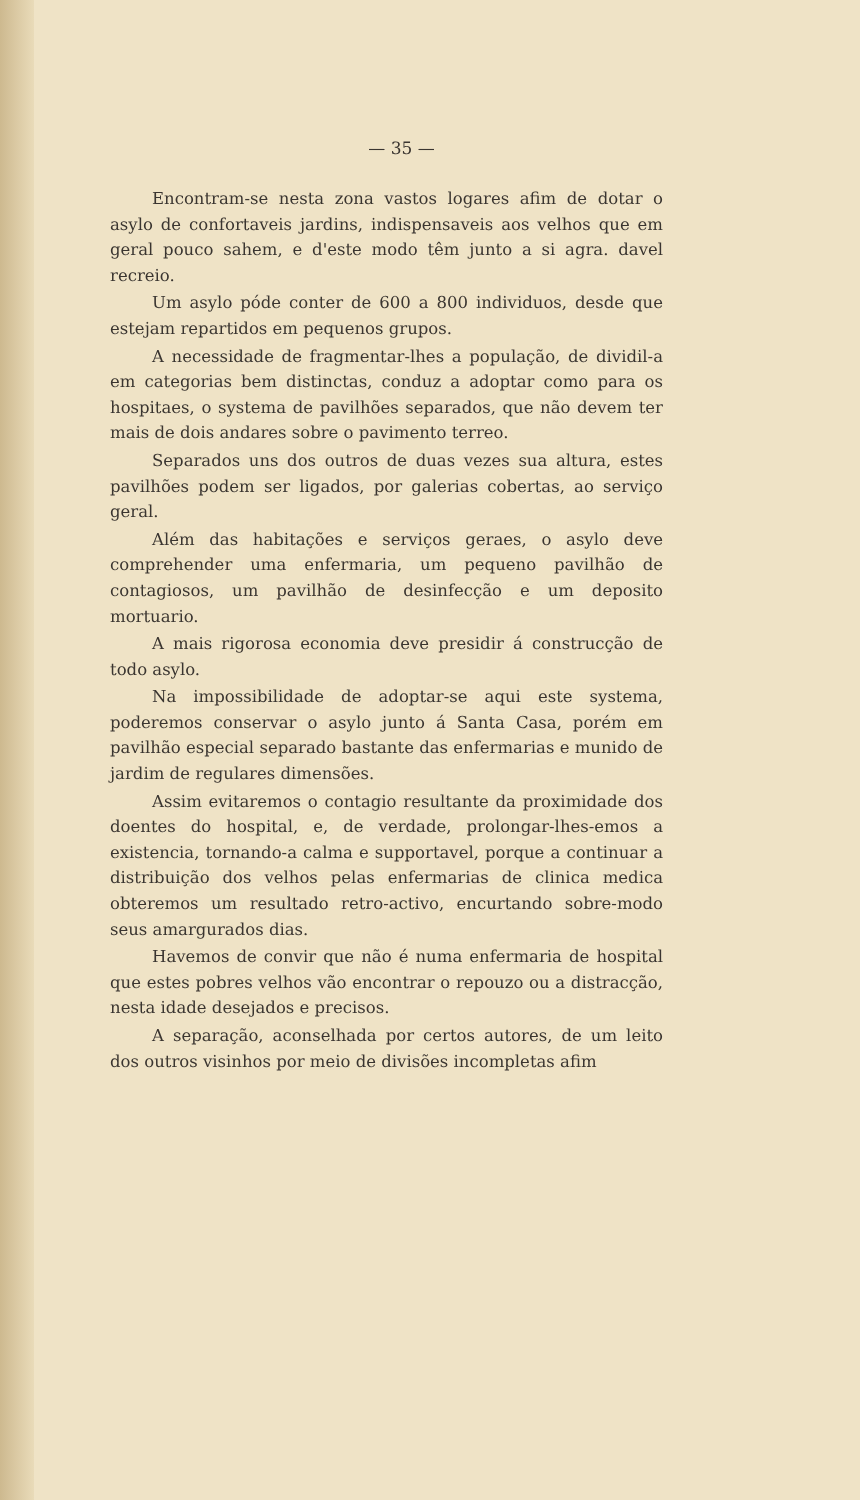— 35 —
Encontram-se nesta zona vastos logares afim de dotar o asylo de confortaveis jardins, indispensaveis aos velhos que em geral pouco sahem, e d'este modo têm junto a si agra. davel recreio.
Um asylo póde conter de 600 a 800 individuos, desde que estejam repartidos em pequenos grupos.
A necessidade de fragmentar-lhes a população, de dividil-a em categorias bem distinctas, conduz a adoptar como para os hospitaes, o systema de pavilhões separados, que não devem ter mais de dois andares sobre o pavimento terreo.
Separados uns dos outros de duas vezes sua altura, estes pavilhões podem ser ligados, por galerias cobertas, ao serviço geral.
Além das habitações e serviços geraes, o asylo deve comprehender uma enfermaria, um pequeno pavilhão de contagiosos, um pavilhão de desinfecção e um deposito mortuario.
A mais rigorosa economia deve presidir á construcção de todo asylo.
Na impossibilidade de adoptar-se aqui este systema, poderemos conservar o asylo junto á Santa Casa, porém em pavilhão especial separado bastante das enfermarias e munido de jardim de regulares dimensões.
Assim evitaremos o contagio resultante da proximidade dos doentes do hospital, e, de verdade, prolongar-lhes-emos a existencia, tornando-a calma e supportavel, porque a continuar a distribuição dos velhos pelas enfermarias de clinica medica obteremos um resultado retro-activo, encurtando sobre-modo seus amargurados dias.
Havemos de convir que não é numa enfermaria de hospital que estes pobres velhos vão encontrar o repouzo ou a distracção, nesta idade desejados e precisos.
A separação, aconselhada por certos autores, de um leito dos outros visinhos por meio de divisões incompletas afim